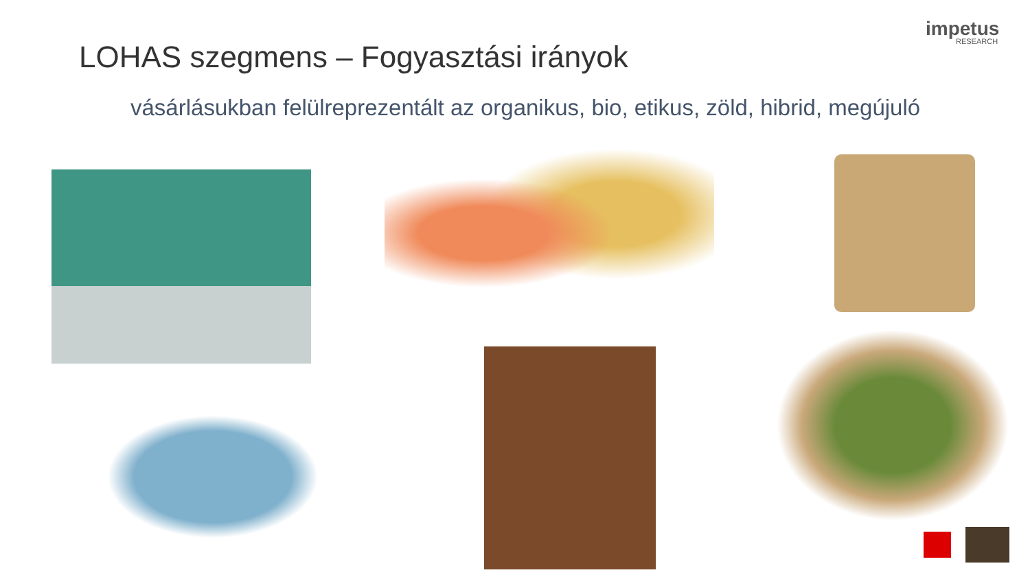impetus
RESEARCH
LOHAS szegmens – Fogyasztási irányok
vásárlásukban felülreprezentált az organikus, bio, etikus, zöld, hibrid, megújuló